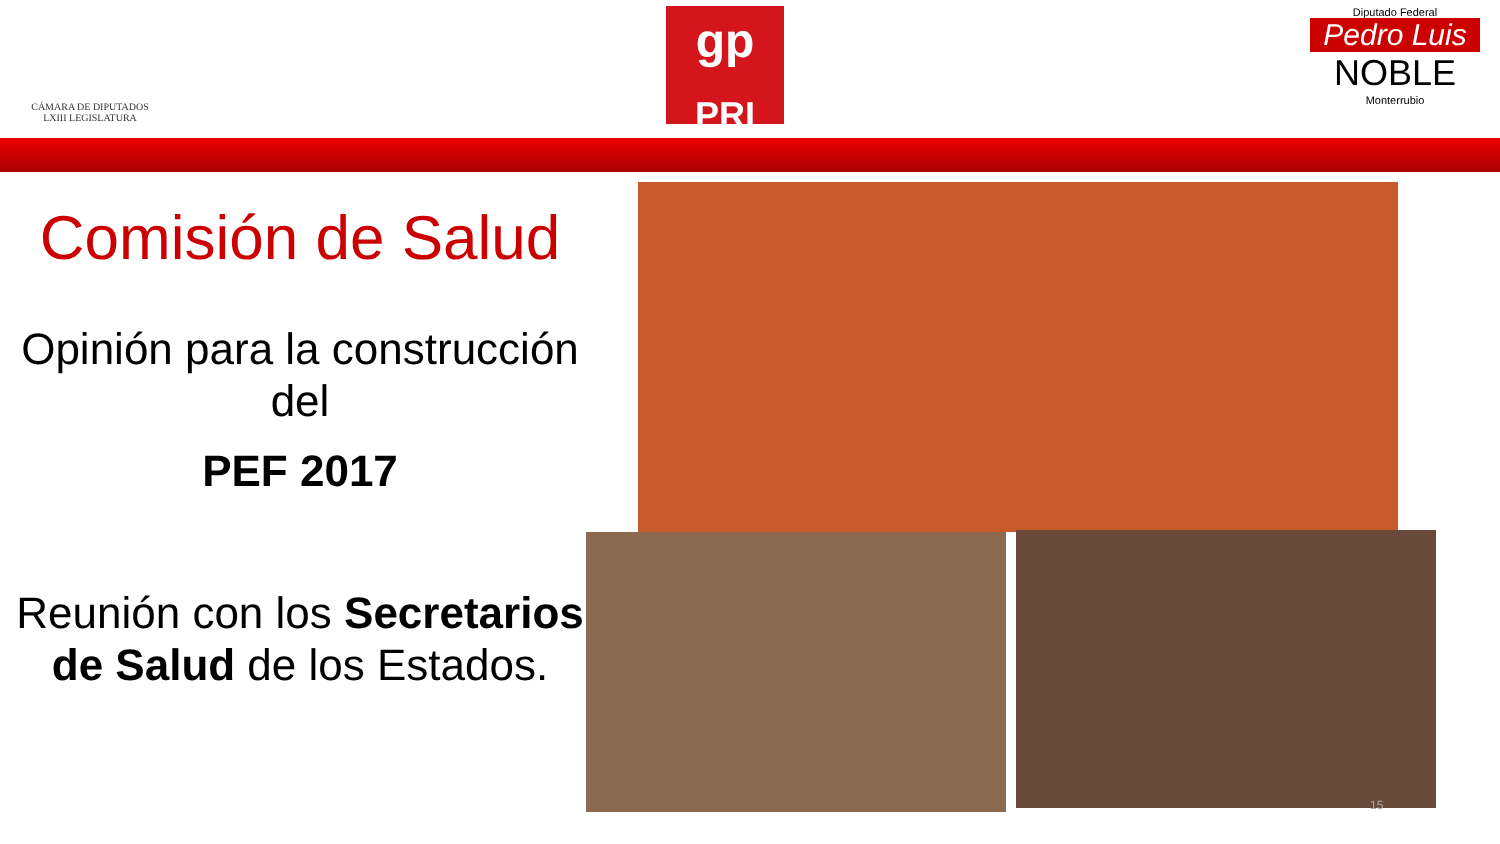CÁMARA DE DIPUTADOS
LXIII LEGISLATURA
gp
PRI
Diputado Federal
Pedro Luis
NOBLE
Monterrubio
Comisión de Salud
Opinión para la construcción del
PEF 2017
Reunión con los Secretarios de Salud de los Estados.
15